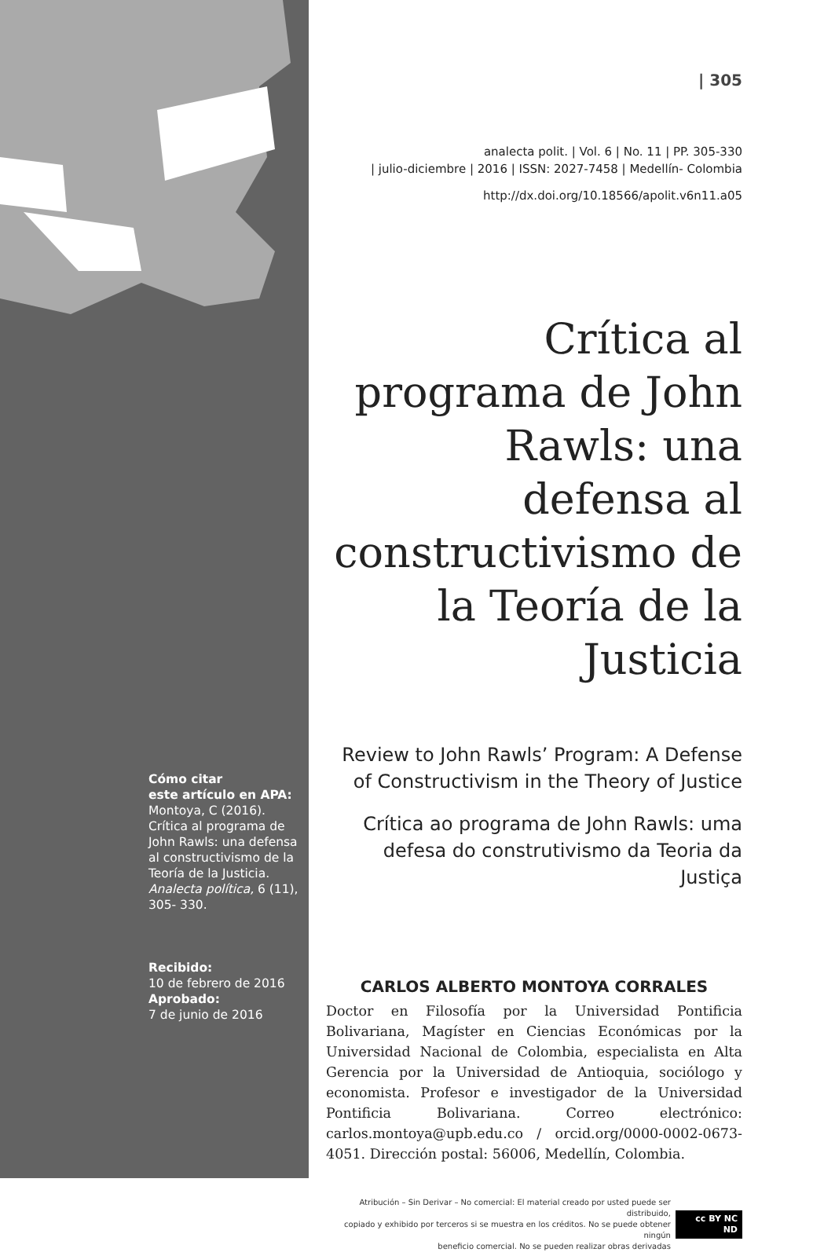Cómo citar
este artículo en APA:
Montoya, C (2016). Crítica al programa de John Rawls: una defensa al constructivismo de la Teoría de la Justicia. Analecta política, 6 (11), 305- 330.
Recibido:
10 de febrero de 2016
Aprobado:
7 de junio de 2016
| 305
analecta polit. | Vol. 6 | No. 11 | PP. 305-330
| julio-diciembre | 2016 | ISSN: 2027-7458 | Medellín- Colombia
http://dx.doi.org/10.18566/apolit.v6n11.a05
Crítica al programa de John Rawls: una defensa al constructivismo de la Teoría de la Justicia
Review to John Rawls’ Program: A Defense of Constructivism in the Theory of Justice
Crítica ao programa de John Rawls: uma defesa do construtivismo da Teoria da Justiça
CARLOS ALBERTO MONTOYA CORRALES
Doctor en Filosofía por la Universidad Pontificia Bolivariana, Magíster en Ciencias Económicas por la Universidad Nacional de Colombia, especialista en Alta Gerencia por la Universidad de Antioquia, sociólogo y economista. Profesor e investigador de la Universidad Pontificia Bolivariana. Correo electrónico: carlos.montoya@upb.edu.co / orcid.org/0000-0002-0673-4051. Dirección postal: 56006, Medellín, Colombia.
Atribución – Sin Derivar – No comercial: El material creado por usted puede ser distribuido,
copiado y exhibido por terceros si se muestra en los créditos. No se puede obtener ningún
beneficio comercial. No se pueden realizar obras derivadas
cc BY NC ND